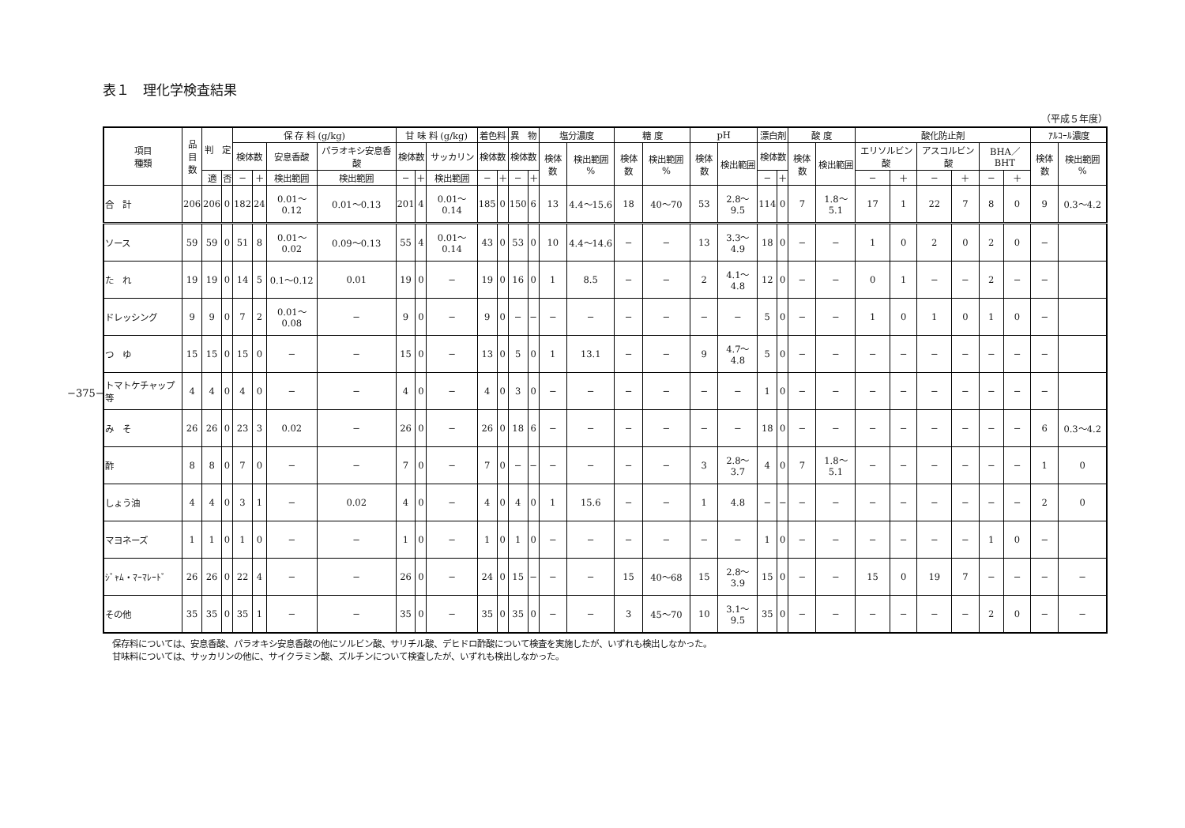−375−
表１　理化学検査結果
（平成５年度）
| 項目 種類 | 品 目 数 | 判 定 | | 保 存 料 (g/kg) | | | | 甘 味 料 (g/kg) | | | 着色料 | | 異 物 | | 塩分濃度 | | 糖 度 | | pH | | 漂白剤 | | 酸 度 | | 酸化防止剤 | | | | | | ｱﾙｺｰﾙ濃度 | |
| --- | --- | --- | --- | --- | --- | --- | --- | --- | --- | --- | --- | --- | --- | --- | --- | --- | --- | --- | --- | --- | --- | --- | --- | --- | --- | --- | --- | --- | --- | --- | --- | --- |
| | | | | 検体数 | | 安息香酸 | パラオキシ安息香酸 | 検体数 | | サッカリン | 検体数 | | 検体数 | | 検体数 | 検出範囲 % | 検体数 | 検出範囲 % | 検体数 | 検出範囲 | 検体数 | | 検体数 | 検出範囲 | エリソルビン酸 | | アスコルビン酸 | | BHA／BHT | | 検体数 | 検出範囲 % |
| | | 適 | 否 | − | ＋ | 検出範囲 | 検出範囲 | − | ＋ | 検出範囲 | − | ＋ | − | ＋ | | | | | | | − | ＋ | | | − | ＋ | − | ＋ | − | ＋ | | |
| 合 計 | 206 | 206 | 0 | 182 | 24 | 0.01〜0.12 | 0.01〜0.13 | 201 | 4 | 0.01〜0.14 | 185 | 0 | 150 | 6 | 13 | 4.4〜15.6 | 18 | 40〜70 | 53 | 2.8〜9.5 | 114 | 0 | 7 | 1.8〜5.1 | 17 | 1 | 22 | 7 | 8 | 0 | 9 | 0.3〜4.2 |
| ソース | 59 | 59 | 0 | 51 | 8 | 0.01〜0.02 | 0.09〜0.13 | 55 | 4 | 0.01〜0.14 | 43 | 0 | 53 | 0 | 10 | 4.4〜14.6 | − | − | 13 | 3.3〜4.9 | 18 | 0 | − | − | 1 | 0 | 2 | 0 | 2 | 0 | − | |
| た れ | 19 | 19 | 0 | 14 | 5 | 0.1〜0.12 | 0.01 | 19 | 0 | − | 19 | 0 | 16 | 0 | 1 | 8.5 | − | − | 2 | 4.1〜4.8 | 12 | 0 | − | − | 0 | 1 | − | − | 2 | − | − | |
| ドレッシング | 9 | 9 | 0 | 7 | 2 | 0.01〜0.08 | − | 9 | 0 | − | 9 | 0 | − | − | − | − | − | − | − | − | 5 | 0 | − | − | 1 | 0 | 1 | 0 | 1 | 0 | − | |
| つ ゆ | 15 | 15 | 0 | 15 | 0 | − | − | 15 | 0 | − | 13 | 0 | 5 | 0 | 1 | 13.1 | − | − | 9 | 4.7〜4.8 | 5 | 0 | − | − | − | − | − | − | − | − | − | |
| トマトケチャップ等 | 4 | 4 | 0 | 4 | 0 | − | − | 4 | 0 | − | 4 | 0 | 3 | 0 | − | − | − | − | − | − | 1 | 0 | − | − | − | − | − | − | − | − | − | |
| み そ | 26 | 26 | 0 | 23 | 3 | 0.02 | − | 26 | 0 | − | 26 | 0 | 18 | 6 | − | − | − | − | − | − | 18 | 0 | − | − | − | − | − | − | − | − | 6 | 0.3〜4.2 |
| 酢 | 8 | 8 | 0 | 7 | 0 | − | − | 7 | 0 | − | 7 | 0 | − | − | − | − | − | − | 3 | 2.8〜3.7 | 4 | 0 | 7 | 1.8〜5.1 | − | − | − | − | − | − | 1 | 0 |
| しょう油 | 4 | 4 | 0 | 3 | 1 | − | 0.02 | 4 | 0 | − | 4 | 0 | 4 | 0 | 1 | 15.6 | − | − | 1 | 4.8 | − | − | − | − | − | − | − | − | − | − | 2 | 0 |
| マヨネーズ | 1 | 1 | 0 | 1 | 0 | − | − | 1 | 0 | − | 1 | 0 | 1 | 0 | − | − | − | − | − | − | 1 | 0 | − | − | − | − | − | − | 1 | 0 | − | |
| ｼﾞｬﾑ・ﾏｰﾏﾚｰﾄﾞ | 26 | 26 | 0 | 22 | 4 | − | − | 26 | 0 | − | 24 | 0 | 15 | − | − | − | 15 | 40〜68 | 15 | 2.8〜3.9 | 15 | 0 | − | − | 15 | 0 | 19 | 7 | − | − | − | − |
| その他 | 35 | 35 | 0 | 35 | 1 | − | − | 35 | 0 | − | 35 | 0 | 35 | 0 | − | − | 3 | 45〜70 | 10 | 3.1〜9.5 | 35 | 0 | − | − | − | − | − | − | 2 | 0 | − | − |
保存料については、安息香酸、パラオキシ安息香酸の他にソルビン酸、サリチル酸、デヒドロ酢酸について検査を実施したが、いずれも検出しなかった。
甘味料については、サッカリンの他に、サイクラミン酸、ズルチンについて検査したが、いずれも検出しなかった。